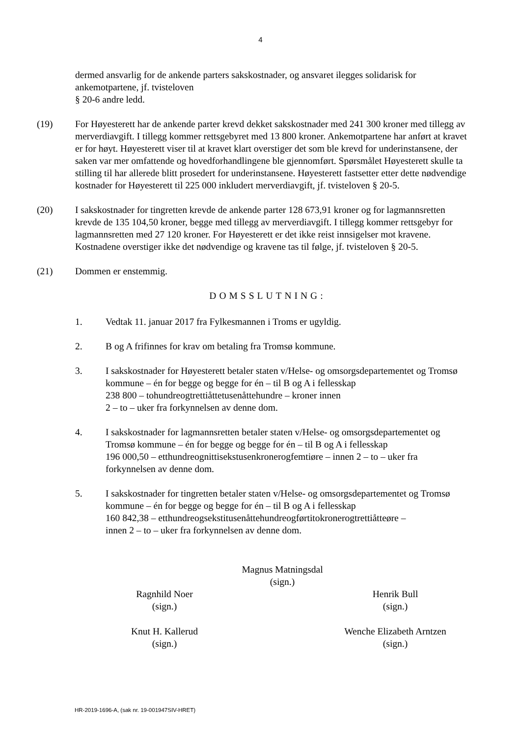4
dermed ansvarlig for de ankende parters sakskostnader, og ansvaret ilegges solidarisk for ankemotpartene, jf. tvisteloven
§ 20-6 andre ledd.
(19) For Høyesterett har de ankende parter krevd dekket sakskostnader med 241 300 kroner med tillegg av merverdiavgift. I tillegg kommer rettsgebyret med 13 800 kroner. Ankemotpartene har anført at kravet er for høyt. Høyesterett viser til at kravet klart overstiger det som ble krevd for underinstansene, der saken var mer omfattende og hovedforhandlingene ble gjennomført. Spørsmålet Høyesterett skulle ta stilling til har allerede blitt prosedert for underinstansene. Høyesterett fastsetter etter dette nødvendige kostnader for Høyesterett til 225 000 inkludert merverdiavgift, jf. tvisteloven § 20-5.
(20) I sakskostnader for tingretten krevde de ankende parter 128 673,91 kroner og for lagmannsretten krevde de 135 104,50 kroner, begge med tillegg av merverdiavgift. I tillegg kommer rettsgebyr for lagmannsretten med 27 120 kroner. For Høyesterett er det ikke reist innsigelser mot kravene. Kostnadene overstiger ikke det nødvendige og kravene tas til følge, jf. tvisteloven § 20-5.
(21) Dommen er enstemmig.
DOMSSLUTNING:
1. Vedtak 11. januar 2017 fra Fylkesmannen i Troms er ugyldig.
2. B og A frifinnes for krav om betaling fra Tromsø kommune.
3. I sakskostnader for Høyesterett betaler staten v/Helse- og omsorgsdepartementet og Tromsø kommune – én for begge og begge for én – til B og A i fellesskap
238 800 – tohundreogtrettiåttetusenåttehundre – kroner innen
2 – to – uker fra forkynnelsen av denne dom.
4. I sakskostnader for lagmannsretten betaler staten v/Helse- og omsorgsdepartementet og Tromsø kommune – én for begge og begge for én – til B og A i fellesskap
196 000,50 – etthundreognittisekstusenkronerogfemtiøre – innen 2 – to – uker fra forkynnelsen av denne dom.
5. I sakskostnader for tingretten betaler staten v/Helse- og omsorgsdepartementet og Tromsø kommune – én for begge og begge for én – til B og A i fellesskap
160 842,38 – etthundreogsekstitusenåttehundreogførtitokronerogtrettiåtteøre –
innen 2 – to – uker fra forkynnelsen av denne dom.
Magnus Matningsdal
(sign.)
Ragnhild Noer
(sign.)
Henrik Bull
(sign.)
Knut H. Kallerud
(sign.)
Wenche Elizabeth Arntzen
(sign.)
HR-2019-1696-A, (sak nr. 19-001947SIV-HRET)